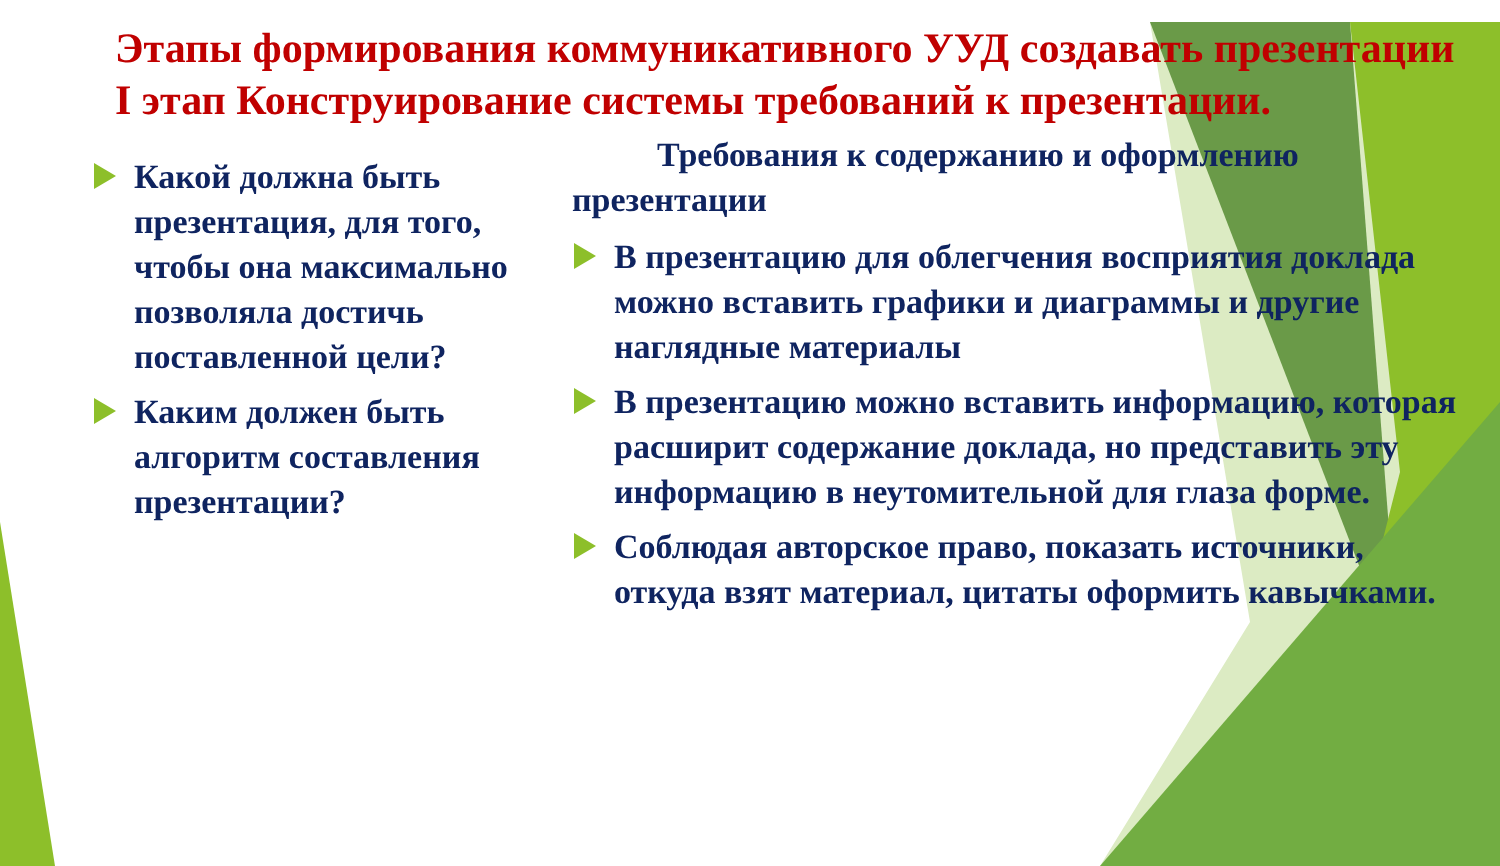Этапы формирования коммуникативного УУД создавать презентации
I этап Конструирование системы требований к презентации.
Какой должна быть презентация, для того, чтобы она максимально позволяла достичь поставленной цели?
Каким должен быть алгоритм составления презентации?
Требования к содержанию и оформлению презентации
В презентацию для облегчения восприятия доклада можно вставить графики и диаграммы и другие наглядные материалы
В презентацию можно вставить информацию, которая расширит содержание доклада, но представить эту информацию в неутомительной для глаза форме.
Соблюдая авторское право, показать источники, откуда взят материал, цитаты оформить кавычками.